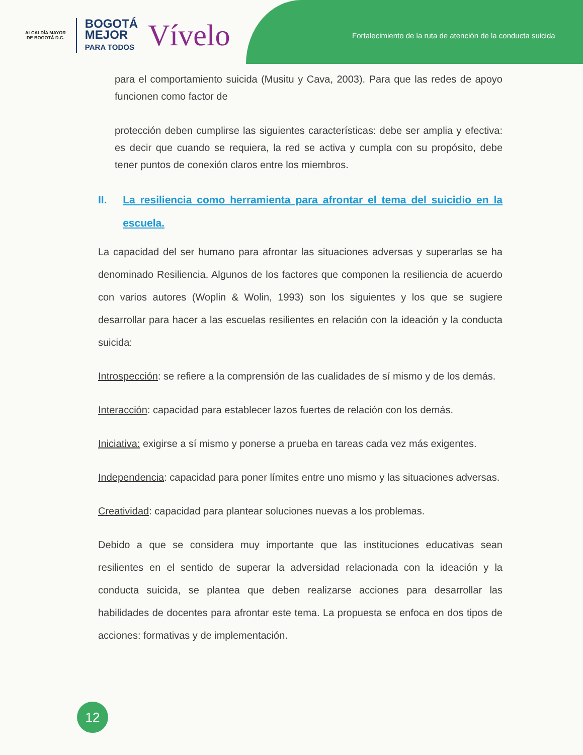ALCALDÍA MAYOR
DE BOGOTÁ D.C.
BOGOTÁ
MEJOR
PARA TODOS
Vívelo
Fortalecimiento de la ruta de atención de la conducta suicida
para el comportamiento suicida (Musitu y Cava, 2003). Para que las redes de apoyo funcionen como factor de
protección deben cumplirse las siguientes características: debe ser amplia y efectiva: es decir que cuando se requiera, la red se activa y cumpla con su propósito, debe tener puntos de conexión claros entre los miembros.
II. La resiliencia como herramienta para afrontar el tema del suicidio en la escuela.
La capacidad del ser humano para afrontar las situaciones adversas y superarlas se ha denominado Resiliencia. Algunos de los factores que componen la resiliencia de acuerdo con varios autores (Woplin & Wolin, 1993) son los siguientes y los que se sugiere desarrollar para hacer a las escuelas resilientes en relación con la ideación y la conducta suicida:
Introspección: se refiere a la comprensión de las cualidades de sí mismo y de los demás.
Interacción: capacidad para establecer lazos fuertes de relación con los demás.
Iniciativa: exigirse a sí mismo y ponerse a prueba en tareas cada vez más exigentes.
Independencia: capacidad para poner límites entre uno mismo y las situaciones adversas.
Creatividad: capacidad para plantear soluciones nuevas a los problemas.
Debido a que se considera muy importante que las instituciones educativas sean resilientes en el sentido de superar la adversidad relacionada con la ideación y la conducta suicida, se plantea que deben realizarse acciones para desarrollar las habilidades de docentes para afrontar este tema. La propuesta se enfoca en dos tipos de acciones: formativas y de implementación.
12